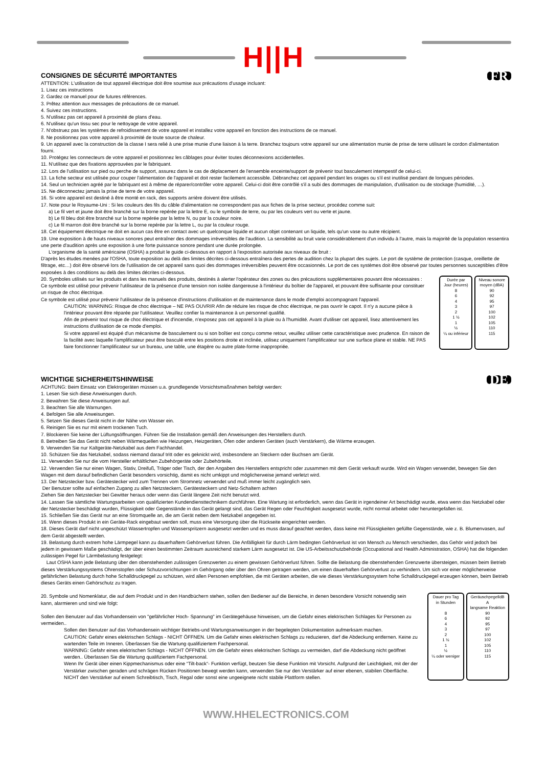H||H
FR
CONSIGNES DE SÉCURITÉ IMPORTANTES
ATTENTION: L'utilisation de tout appareil électrique doit être soumise aux précautions d'usage incluant:
1. Lisez ces instructions
2. Gardez ce manuel pour de futures références.
3. Prêtez attention aux messages de précautions de ce manuel.
4. Suivez ces instructions.
5. N'utilisez pas cet appareil à proximité de plans d'eau.
6. N'utilisez qu'un tissu sec pour le nettoyage de votre appareil.
7. N'obstruez pas les systèmes de refroidissement de votre appareil et installez votre appareil en fonction des instructions de ce manuel.
8. Ne positionnez pas votre appareil à proximité de toute source de chaleur.
9. Un appareil avec la construction de la classe I sera relié à une prise munie d'une liaison à la terre. Branchez toujours votre appareil sur une alimentation munie de prise de terre utilisant le cordon d'alimentation fourni.
10. Protégez les connecteurs de votre appareil et positionnez les câblages pour éviter toutes déconnexions accidentelles.
11. N'utilisez que des fixations approuvées par le fabriquant.
12. Lors de l'utilisation sur pied ou perche de support, assurez dans le cas de déplacement de l'ensemble enceinte/support de prévenir tout basculement intempestif de celui-ci.
13. La fiche secteur est utilisée pour couper l'alimentation de l'appareil et doit rester facilement accessible. Débranchez cet appareil pendant les orages ou s'il est inutilisé pendant de longues périodes.
14. Seul un technicien agréé par le fabriquant est à même de réparer/contrôler votre appareil. Celui-ci doit être contrôlé s'il a subi des dommages de manipulation, d'utilisation ou de stockage (humidité, …).
15. Ne déconnectez jamais la prise de terre de votre appareil.
16. Si votre appareil est destiné à être monté en rack, des supports arrière doivent être utilisés.
17. Note pour le Royaume-Uni : Si les couleurs des fils du câble d'alimentation ne correspondent pas aux fiches de la prise secteur, procédez comme suit:
a) Le fil vert et jaune doit être branché sur la borne repérée par la lettre E, ou le symbole de terre, ou par les couleurs vert ou verte et jaune.
b) Le fil bleu doit être branché sur la borne repérée par la lettre N, ou par la couleur noire.
c) Le fil marron doit être branché sur la borne repérée par la lettre L, ou par la couleur rouge.
18. Cet équipement électrique ne doit en aucun cas être en contact avec un quelconque liquide et aucun objet contenant un liquide, tels qu'un vase ou autre récipient.
19. Une exposition à de hauts niveaux sonores peut entraîner des dommages irréversibles de l'audition. La sensibilité au bruit varie considérablement d'un individu à l'autre, mais la majorité de la population ressentira une perte d'audition après une exposition à une forte puissance sonore pendant une durée prolongée.
L'organisme de la santé américaine (OSHA) a produit le guide ci-dessous en rapport à l'exposition autorisée aux niveaux de bruit :
D'après les études menées par l'OSHA, toute exposition au delà des limites décrites ci-dessous entraînera des pertes de audition chez la plupart des sujets. Le port de système de protection (casque, oreillette de filtrage, etc…) doit être observé lors de l'utilisation de cet appareil sans quoi des dommages irréversibles peuvent être occasionnés. Le port de ces systèmes doit être observé par toutes personnes susceptibles d'être exposées à des conditions au delà des limites décrites ci-dessous.
20. Symboles utilisés sur les produits et dans les manuels des produits, destinés à alerter l'opérateur des zones ou des précautions supplémentaires pouvant être nécessaires :
Ce symbole est utilisé pour prévenir l'utilisateur de la présence d'une tension non isolée dangereuse à l'intérieur du boîtier de l'appareil, et pouvant être suffisante pour constituer un risque de choc électrique.
Ce symbole est utilisé pour prévenir l'utilisateur de la présence d'instructions d'utilisation et de maintenance dans le mode d'emploi accompagnant l'appareil.
CAUTION: WARNING: Risque de choc électrique – NE PAS OUVRIR Afin de réduire les risque de choc électrique, ne pas ouvrir le capot. Il n'y a aucune pièce à l'intérieur pouvant être réparée par l'utilisateur. Veuillez confier la maintenance à un personnel qualifié.
Afin de prévenir tout risque de choc électrique et d'incendie, n'exposez pas cet appareil à la pluie ou à l'humidité. Avant d'utiliser cet appareil, lisez attentivement les instructions d'utilisation de ce mode d'emploi.
Si votre appareil est équipé d'un mécanisme de basculement ou si son boîtier est conçu comme retour, veuillez utiliser cette caractéristique avec prudence. En raison de la facilité avec laquelle l'amplificateur peut être basculé entre les positions droite et inclinée, utilisez uniquement l'amplificateur sur une surface plane et stable. NE PAS faire fonctionner l'amplificateur sur un bureau, une table, une étagère ou autre plate-forme inappropriée.
| Durée par Jour (heures) 8 6 4 3 2 1 ½ 1 ½ ¼ ou inférieur | Niveau sonore moyen (dBA) 90 92 95 97 100 102 105 110 115 |
DE
WICHTIGE SICHERHEITSHINWEISE
ACHTUNG: Beim Einsatz von Elektrogeräten müssen u.a. grundlegende Vorsichtsmaßnahmen befolgt werden:
1. Lesen Sie sich diese Anweisungen durch.
2. Bewahren Sie diese Anweisungen auf.
3. Beachten Sie alle Warnungen.
4. Befolgen Sie alle Anweisungen.
5. Setzen Sie dieses Gerät nicht in der Nähe von Wasser ein.
6. Reinigen Sie es nur mit einem trockenen Tuch.
7. Blockieren Sie keine der Lüftungsöffnungen. Führen Sie die Installation gemäß den Anweisungen des Herstellers durch.
8. Betreiben Sie das Gerät nicht neben Wärmequellen wie Heizungen, Heizgeräten, Öfen oder anderen Geräten (auch Verstärkern), die Wärme erzeugen.
9. Verwenden Sie nur Kaltgeräte-Netzkabel aus dem Fachhandel.
10. Schützen Sie das Netzkabel, sodass niemand darauf tritt oder es geknickt wird, insbesondere an Steckern oder Buchsen am Gerät.
11. Verwenden Sie nur die vom Hersteller erhältlichen Zubehörgeräte oder Zubehörteile.
12. Verwenden Sie nur einen Wagen, Stativ, Dreifuß, Träger oder Tisch, der den Angaben des Herstellers entspricht oder zusammen mit dem Gerät verkauft wurde. Wird ein Wagen verwendet, bewegen Sie den Wagen mit dem darauf befindlichen Gerät besonders vorsichtig, damit es nicht umkippt und möglicherweise jemand verletzt wird.
13. Der Netzstecker bzw. Gerätestecker wird zum Trennen vom Stromnetz verwendet und muß immer leicht zugänglich sein.
Der Benutzer sollte auf einfachen Zugang zu allen Netzsteckern, Gerätesteckern und Netz-Schaltern achten
Ziehen Sie den Netzstecker bei Gewitter heraus oder wenn das Gerät längere Zeit nicht benutzt wird.
14. Lassen Sie sämtliche Wartungsarbeiten von qualifizierten Kundendiensttechnikern durchführen. Eine Wartung ist erforderlich, wenn das Gerät in irgendeiner Art beschädigt wurde, etwa wenn das Netzkabel oder der Netzstecker beschädigt wurden, Flüssigkeit oder Gegenstände in das Gerät gelangt sind, das Gerät Regen oder Feuchtigkeit ausgesetzt wurde, nicht normal arbeitet oder heruntergefallen ist.
15. Schließen Sie das Gerät nur an eine Stromquelle an, die am Gerät neben dem Netzkabel angegeben ist.
16. Wenn dieses Produkt in ein Geräte-Rack eingebaut werden soll, muss eine Versorgung über die Rückseite eingerichtet werden.
18. Dieses Gerät darf nicht ungeschützt Wassertropfen und Wasserspritzern ausgesetzt werden und es muss darauf geachtet werden, dass keine mit Flüssigkeiten gefüllte Gegenstände, wie z. B. Blumenvasen, auf dem Gerät abgestellt werden.
19. Belastung durch extrem hohe Lärmpegel kann zu dauerhaftem Gehörverlust führen. Die Anfälligkeit für durch Lärm bedingten Gehörverlust ist von Mensch zu Mensch verschieden, das Gehör wird jedoch bei jedem in gewissem Maße geschädigt, der über einen bestimmten Zeitraum ausreichend starkem Lärm ausgesetzt ist. Die US-Arbeitsschutzbehörde (Occupational and Health Administration, OSHA) hat die folgenden zulässigen Pegel für Lärmbelastung festgelegt:
Laut OSHA kann jede Belastung über den obenstehenden zulässigen Grenzwerten zu einem gewissen Gehörverlust führen. Sollte die Belastung die obenstehenden Grenzwerte übersteigen, müssen beim Betrieb dieses Verstärkungssystems Ohrenstopfen oder Schutzvorrichtungen im Gehörgang oder über den Ohren getragen werden, um einen dauerhaften Gehörverlust zu verhindern. Um sich vor einer möglicherweise gefährlichen Belastung durch hohe Schalldruckpegel zu schützen, wird allen Personen empfohlen, die mit Geräten arbeiten, die wie dieses Verstärkungssystem hohe Schalldruckpegel erzeugen können, beim Betrieb dieses Geräts einen Gehörschutz zu tragen.
20. Symbole und Nomenklatur, die auf dem Produkt und in den Handbüchern stehen, sollen den Bediener auf die Bereiche, in denen besondere Vorsicht notwendig sein kann, alarmieren und sind wie folgt:
Sollen den Benutzer auf das Vorhandensein von "gefährlicher Hoch- Spannung" im Gerätegehäuse hinweisen, um die Gefahr eines elektrischen Schlages für Personen zu vermeiden..
Sollen den Benutzer auf das Vorhandensein wichtiger Betriebs-und Wartungsanweisungen in der begelegten Dokumentation aufmerksam machen.
CAUTION: Gefahr eines elektrischen Schlags - NICHT ÖFFNEN. Um die Gefahr eines elektrischen Schlags zu reduzieren, darf die Abdeckung entfernen. Keine zu wartenden Teile im Inneren. Überlassen Sie die Wartung qualifiziertem Fachpersonal.
WARNING: Gefahr eines elektrischen Schlags - NICHT ÖFFNEN. Um die Gefahr eines elektrischen Schlags zu vermeiden, darf die Abdeckung nicht geöffnet werden.. Überlassen Sie die Wartung qualifiziertem Fachpersonal.
Wenn Ihr Gerät über einen Kippmechanismus oder eine “Tilt-back“- Funktion verfügt, beutzen Sie diese Funktion mit Vorsicht. Aufgrund der Leichtigkeit, mit der der Verstärker zwischen geraden und schrägen Rücken Positionen bewegt werden kann, verwenden Sie nur den Verstärker auf einer ebenen, stabilen Oberfläche. NICHT den Verstärker auf einem Schreibtisch, Tisch, Regal oder sonst eine ungeeignete nicht stabile Plattform stellen.
| Dauer pro Tag in Stunden 8 6 4 3 2 1 ½ 1 ½ ¼ oder weniger | GeräuschpegelldB A langsame Reaktion 90 92 95 97 100 102 105 110 115 |
WWW.HHELECTRONICS.COM